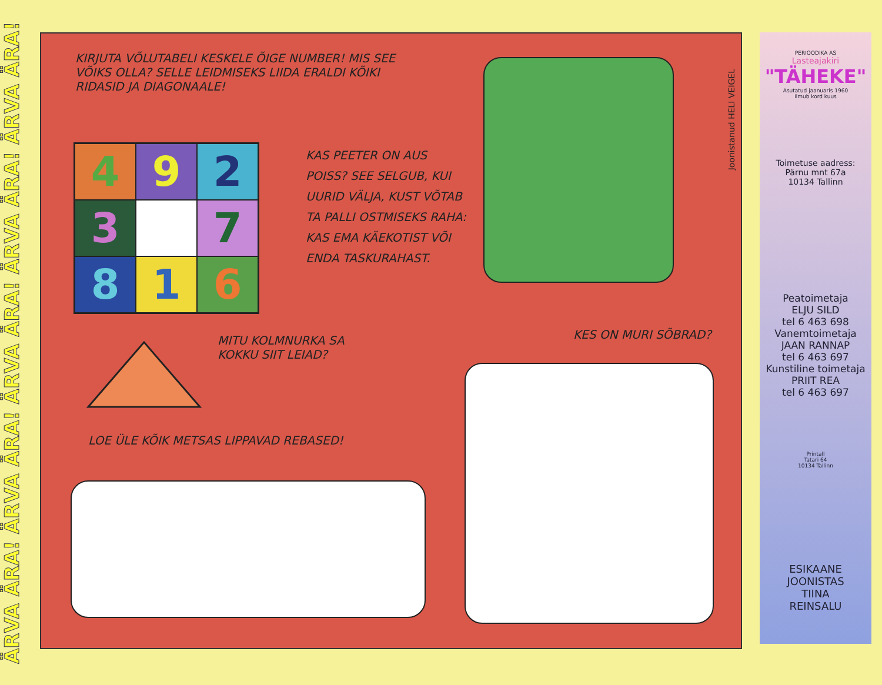ÄRVA ÄRA! ÄRVA ÄRA! ÄRVA ÄRA! ÄRVA ÄRA! ÄRVA ÄRA!
KIRJUTA VÕLUTABELI KESKELE ÕIGE NUMBER! MIS SEE VÕIKS OLLA? SELLE LEIDMISEKS LIIDA ERALDI KÕIKI RIDASID JA DIAGONAALE!
| 4 | 9 | 2 |
| 3 | | 7 |
| 8 | 1 | 6 |
KAS PEETER ON AUS POISS? SEE SELGUB, KUI UURID VÄLJA, KUST VÕTAB TA PALLI OSTMISEKS RAHA: KAS EMA KÄEKOTIST VÕI ENDA TASKURAHAST.
Joonistanud HELI VEIGEL
MITU KOLMNURKA SA KOKKU SIIT LEIAD?
KES ON MURI SÕBRAD?
LOE ÜLE KÕIK METSAS LIPPAVAD REBASED!
PERIOODIKA AS
Lasteajakiri
"TÄHEKE"
Asutatud jaanuaris 1960
ilmub kord kuus
Toimetuse aadress:
Pärnu mnt 67a
10134 Tallinn
Peatoimetaja
ELJU SILD
tel 6 463 698
Vanemtoimetaja
JAAN RANNAP
tel 6 463 697
Kunstiline toimetaja
PRIIT REA
tel 6 463 697
Printall
Tatari 64
10134 Tallinn
ESIKAANE
JOONISTAS
TIINA
REINSALU